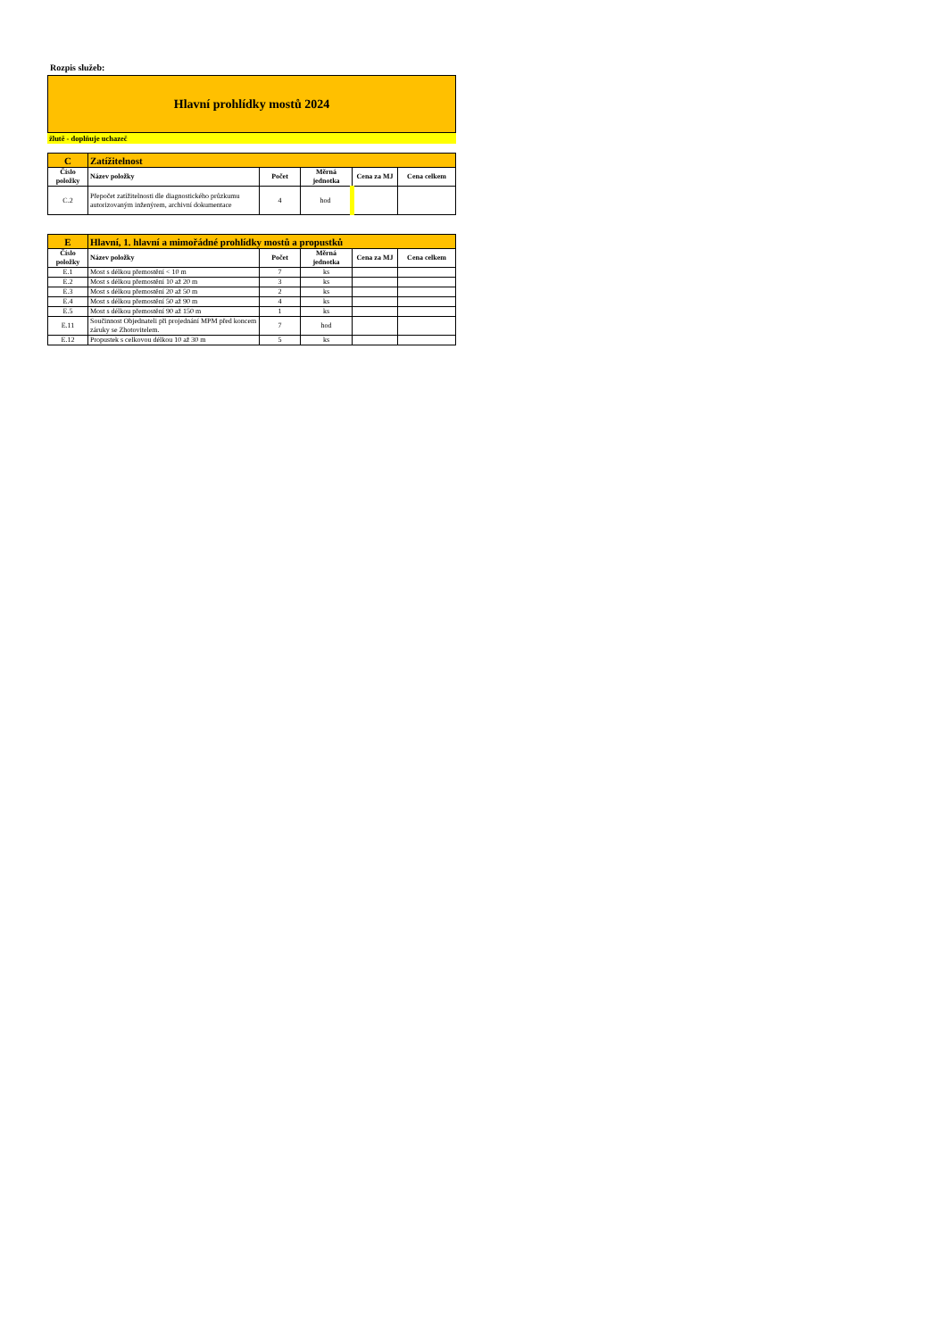Rozpis služeb:
Hlavní prohlídky mostů 2024
žlutě - doplňuje uchazeč
| C | Zatížitelnost | | | | |
| Číslo položky | Název položky | Počet | Měrná jednotka | Cena za MJ | Cena celkem |
| C.2 | Přepočet zatížitelnosti dle diagnostického průzkumu autorizovaným inženýrem, archivní dokumentace | 4 | hod | | |
| E | Hlavní, 1. hlavní a mimořádné prohlídky mostů a propustků | | | | |
| Číslo položky | Název položky | Počet | Měrná jednotka | Cena za MJ | Cena celkem |
| E.1 | Most s délkou přemostění < 10 m | 7 | ks | | |
| E.2 | Most s délkou přemostění 10 až 20 m | 3 | ks | | |
| E.3 | Most s délkou přemostění 20 až 50 m | 2 | ks | | |
| E.4 | Most s délkou přemostění 50 až 90 m | 4 | ks | | |
| E.5 | Most s délkou přemostění 90 až 150 m | 1 | ks | | |
| E.11 | Součinnost Objednateli při projednání MPM před koncem záruky se Zhotovitelem. | 7 | hod | | |
| E.12 | Propustek s celkovou délkou 10 až 30 m | 5 | ks | | |